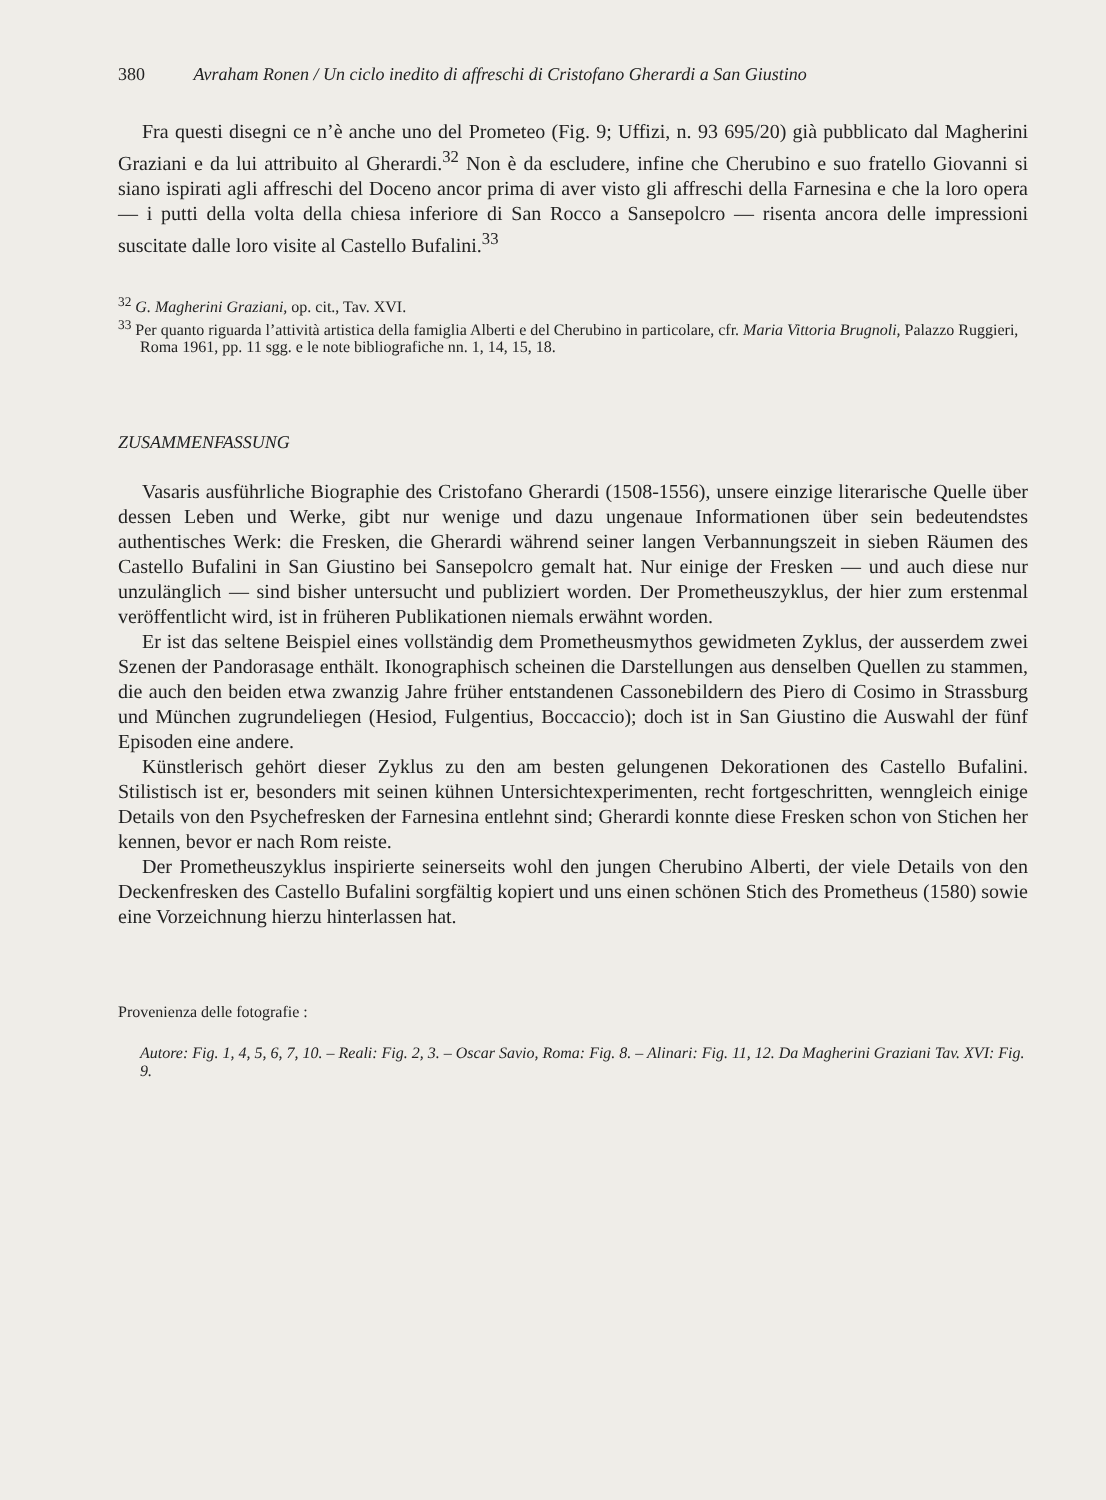380 Avraham Ronen / Un ciclo inedito di affreschi di Cristofano Gherardi a San Giustino
Fra questi disegni ce n’è anche uno del Prometeo (Fig. 9; Uffizi, n. 93 695/20) già pubblicato dal Magherini Graziani e da lui attribuito al Gherardi.<sup>32</sup> Non è da escludere, infine che Cherubino e suo fratello Giovanni si siano ispirati agli affreschi del Doceno ancor prima di aver visto gli affreschi della Farnesina e che la loro opera — i putti della volta della chiesa inferiore di San Rocco a Sansepolcro — risenta ancora delle impressioni suscitate dalle loro visite al Castello Bufalini.<sup>33</sup>
<sup>32</sup> G. Magherini Graziani, op. cit., Tav. XVI.
<sup>33</sup> Per quanto riguarda l’attività artistica della famiglia Alberti e del Cherubino in particolare, cfr. Maria Vittoria Brugnoli, Palazzo Ruggieri, Roma 1961, pp. 11 sgg. e le note bibliografiche nn. 1, 14, 15, 18.
ZUSAMMENFASSUNG
Vasaris ausführliche Biographie des Cristofano Gherardi (1508-1556), unsere einzige literarische Quelle über dessen Leben und Werke, gibt nur wenige und dazu ungenaue Informationen über sein bedeutendstes authentisches Werk: die Fresken, die Gherardi während seiner langen Verbannungszeit in sieben Räumen des Castello Bufalini in San Giustino bei Sansepolcro gemalt hat. Nur einige der Fresken — und auch diese nur unzulänglich — sind bisher untersucht und publiziert worden. Der Prometheuszyklus, der hier zum erstenmal veröffentlicht wird, ist in früheren Publikationen niemals erwähnt worden.
Er ist das seltene Beispiel eines vollständig dem Prometheusmythos gewidmeten Zyklus, der ausserdem zwei Szenen der Pandorasage enthält. Ikonographisch scheinen die Darstellungen aus denselben Quellen zu stammen, die auch den beiden etwa zwanzig Jahre früher entstandenen Cassonebildern des Piero di Cosimo in Strassburg und München zugrundeliegen (Hesiod, Fulgentius, Boccaccio); doch ist in San Giustino die Auswahl der fünf Episoden eine andere.
Künstlerisch gehört dieser Zyklus zu den am besten gelungenen Dekorationen des Castello Bufalini. Stilistisch ist er, besonders mit seinen kühnen Untersichtexperimenten, recht fortgeschritten, wenngleich einige Details von den Psychefresken der Farnesina entlehnt sind; Gherardi konnte diese Fresken schon von Stichen her kennen, bevor er nach Rom reiste.
Der Prometheuszyklus inspirierte seinerseits wohl den jungen Cherubino Alberti, der viele Details von den Deckenfresken des Castello Bufalini sorgfältig kopiert und uns einen schönen Stich des Prometheus (1580) sowie eine Vorzeichnung hierzu hinterlassen hat.
Provenienza delle fotografie :
Autore: Fig. 1, 4, 5, 6, 7, 10. – Reali: Fig. 2, 3. – Oscar Savio, Roma: Fig. 8. – Alinari: Fig. 11, 12. Da Magherini Graziani Tav. XVI: Fig. 9.